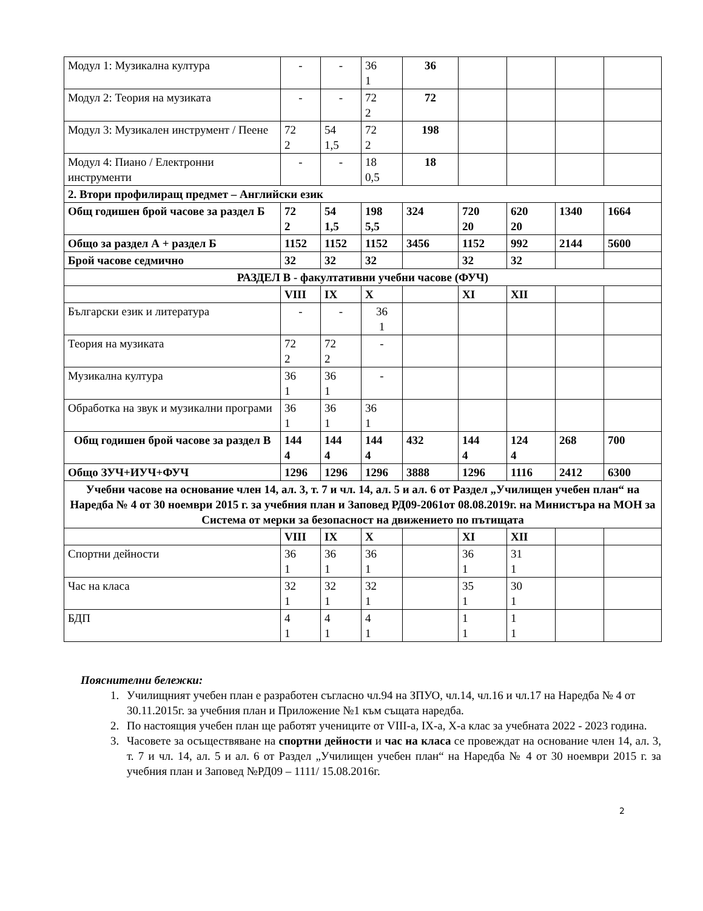| Модул 1: Музикална култура | - | - | 36 1 | 36 | | | | |
| Модул 2: Теория на музиката | - | - | 72 2 | 72 | | | | |
| Модул 3: Музикален инструмент / Пеене | 72 2 | 54 1,5 | 72 2 | 198 | | | | |
| Модул 4: Пиано / Електронни инструменти | - | - | 18 0,5 | 18 | | | | |
| 2. Втори профилиращ предмет – Английски език | | | | | | | | |
| Общ годишен брой часове за раздел Б | 72 2 | 54 1,5 | 198 5,5 | 324 | 720 20 | 620 20 | 1340 | 1664 |
| Общо за раздел А + раздел Б | 1152 | 1152 | 1152 | 3456 | 1152 | 992 | 2144 | 5600 |
| Брой часове седмично | 32 | 32 | 32 | | 32 | 32 | | |
| РАЗДЕЛ В - факултативни учебни часове (ФУЧ) | | | | | | | | |
| | VIII | IX | X | | XI | XII | | |
| Български език и литература | - | - | 36 1 | | | | | |
| Теория на музиката | 72 2 | 72 2 | - | | | | | |
| Музикална култура | 36 1 | 36 1 | - | | | | | |
| Обработка на звук и музикални програми | 36 1 | 36 1 | 36 1 | | | | | |
| Общ годишен брой часове за раздел В | 144 4 | 144 4 | 144 4 | 432 | 144 4 | 124 4 | 268 | 700 |
| Общо ЗУЧ+ИУЧ+ФУЧ | 1296 | 1296 | 1296 | 3888 | 1296 | 1116 | 2412 | 6300 |
| Учебни часове на основание член 14, ал. 3, т. 7 и чл. 14, ал. 5 и ал. 6 от Раздел „Училищен учебен план“ на Наредба № 4 от 30 ноември 2015 г. за учебния план и Заповед РД09-2061от 08.08.2019г. на Министъра на МОН за Система от мерки за безопасност на движението по пътищата | | | | | | | | |
| | VIII | IX | X | | XI | XII | | |
| Спортни дейности | 36 1 | 36 1 | 36 1 | | 36 1 | 31 1 | | |
| Час на класа | 32 1 | 32 1 | 32 1 | | 35 1 | 30 1 | | |
| БДП | 4 1 | 4 1 | 4 1 | | 1 1 | 1 1 | | |
Пояснителни бележки:
1. Училищният учебен план е разработен съгласно чл.94 на ЗПУО, чл.14, чл.16 и чл.17 на Наредба № 4 от 30.11.2015г. за учебния план и Приложение №1 към същата наредба.
2. По настоящия учебен план ще работят учениците от VIII-а, IX-а, X-а клас за учебната 2022 - 2023 година.
3. Часовете за осъществяване на спортни дейности и час на класа се провеждат на основание член 14, ал. 3, т. 7 и чл. 14, ал. 5 и ал. 6 от Раздел „Училищен учебен план“ на Наредба № 4 от 30 ноември 2015 г. за учебния план и Заповед №РД09 – 1111/ 15.08.2016г.
2